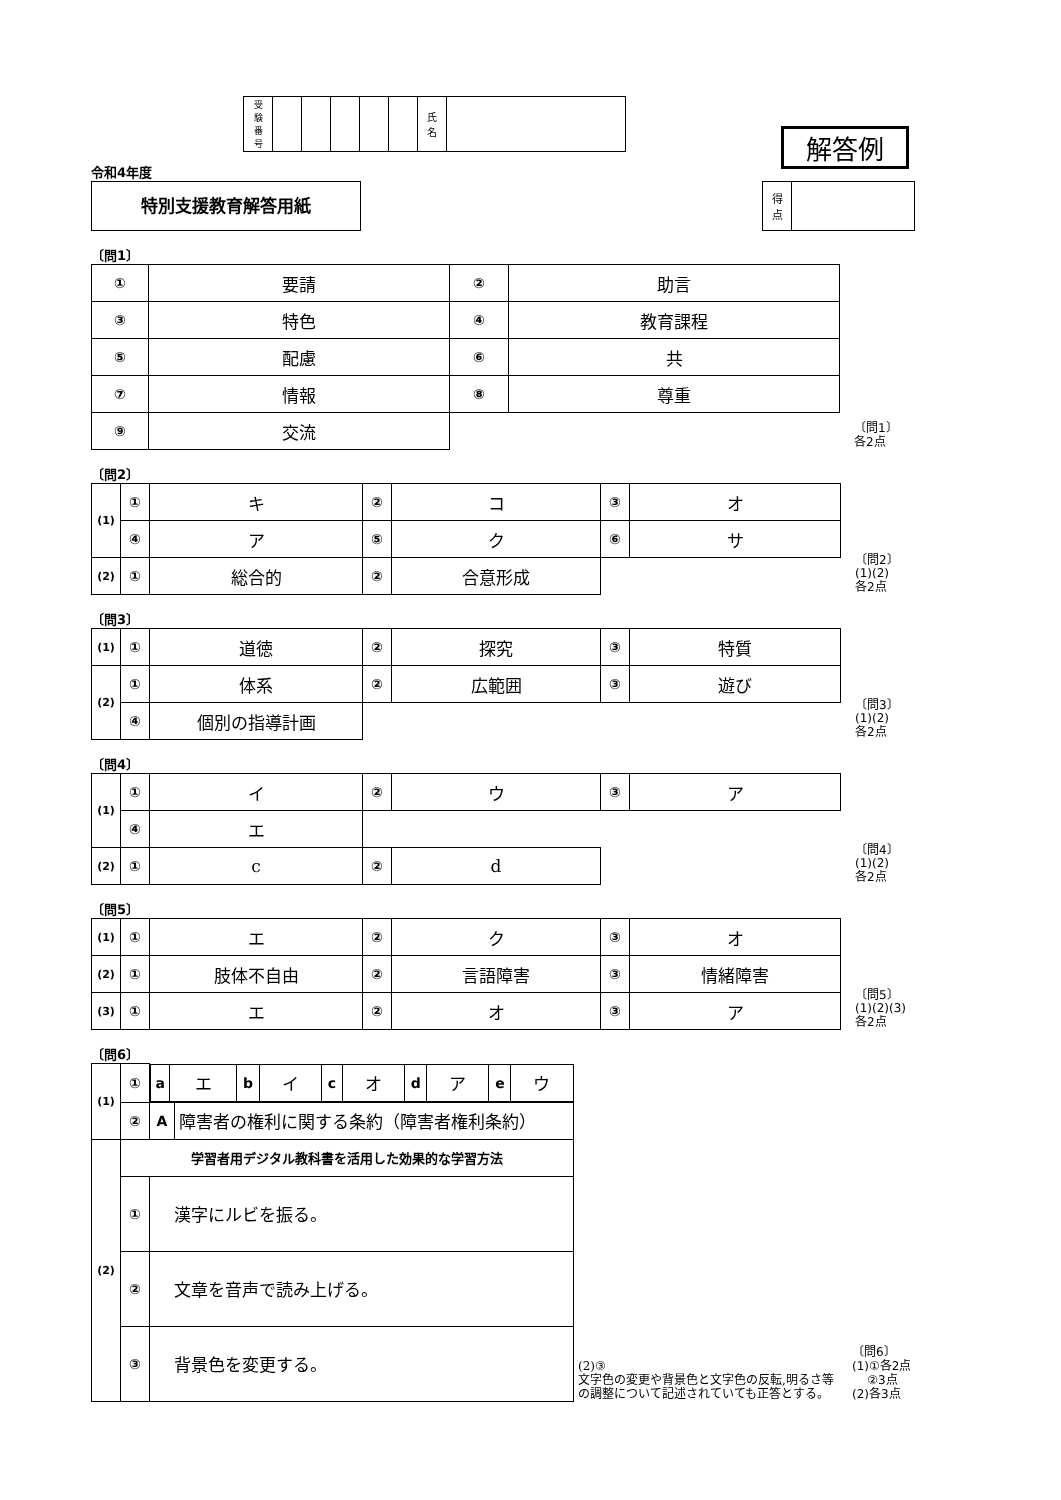| 受 験 番 号 | | | | | | 氏 名 | |
令和4年度
特別支援教育解答用紙
解答例
| 得 点 | |
〔問1〕
| ① | 要請 | ② | 助言 |
| ③ | 特色 | ④ | 教育課程 |
| ⑤ | 配慮 | ⑥ | 共 |
| ⑦ | 情報 | ⑧ | 尊重 |
| ⑨ | 交流 | | |
〔問1〕
各2点
〔問2〕
| (1) | ① | キ | ② | コ | ③ | オ |
| | ④ | ア | ⑤ | ク | ⑥ | サ |
| (2) | ① | 総合的 | ② | 合意形成 | | |
〔問2〕
(1)(2)
各2点
〔問3〕
| (1) | ① | 道徳 | ② | 探究 | ③ | 特質 |
| (2) | ① | 体系 | ② | 広範囲 | ③ | 遊び |
| | ④ | 個別の指導計画 | | | | |
〔問3〕
(1)(2)
各2点
〔問4〕
| (1) | ① | イ | ② | ウ | ③ | ア |
| | ④ | エ | | | | |
| (2) | ① | c | ② | d | | |
〔問4〕
(1)(2)
各2点
〔問5〕
| (1) | ① | エ | ② | ク | ③ | オ |
| (2) | ① | 肢体不自由 | ② | 言語障害 | ③ | 情緒障害 |
| (3) | ① | エ | ② | オ | ③ | ア |
〔問5〕
(1)(2)(3)
各2点
〔問6〕
| (1) | ① | / a / エ / b / イ / c / オ / d / ア / e / ウ / | |
| | ② | A | 障害者の権利に関する条約（障害者権利条約） |
| (2) | 学習者用デジタル教科書を活用した効果的な学習方法 | | |
| | ① | 漢字にルビを振る。 | |
| | ② | 文章を音声で読み上げる。 | |
| | ③ | 背景色を変更する。 | |
(2)③
文字色の変更や背景色と文字色の反転,明るさ等の調整について記述されていても正答とする。
〔問6〕
(1)①各2点
②3点
(2)各3点